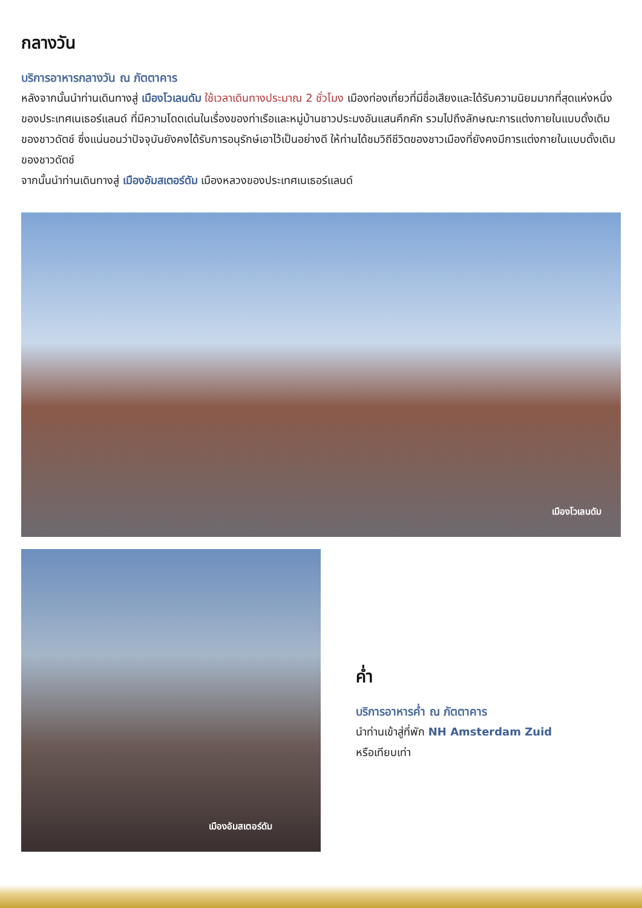กลางวัน
บริการอาหารกลางวัน ณ ภัตตาคาร
หลังจากนั้นนำท่านเดินทางสู่ เมืองโวเลนดัม ใช้เวลาเดินทางประมาณ 2 ชั่วโมง เมืองท่องเที่ยวที่มีชื่อเสียงและได้รับความนิยมมากที่สุดแห่งหนึ่งของประเทศเนเธอร์แลนด์ ที่มีความโดดเด่นในเรื่องของท่าเรือและหมู่บ้านชาวประมงอันแสนคึกคัก รวมไปถึงลักษณะการแต่งกายในแบบดั้งเดิมของชาวดัตช์ ซึ่งแน่นอนว่าปัจจุบันยังคงได้รับการอนุรักษ์เอาไว้เป็นอย่างดี ให้ท่านได้ชมวิถีชีวิตของชาวเมืองที่ยังคงมีการแต่งกายในแบบดั้งเดิมของชาวดัตช์
จากนั้นนำท่านเดินทางสู่ เมืองอัมสเตอร์ดัม เมืองหลวงของประเทศเนเธอร์แลนด์
เมืองโวเลนดัม
เมืองอัมสเตอร์ดัม
ค่ำ
บริการอาหารค่ำ ณ ภัตตาคาร
นำท่านเข้าสู่ที่พัก NH Amsterdam Zuid
หรือเทียบเท่า